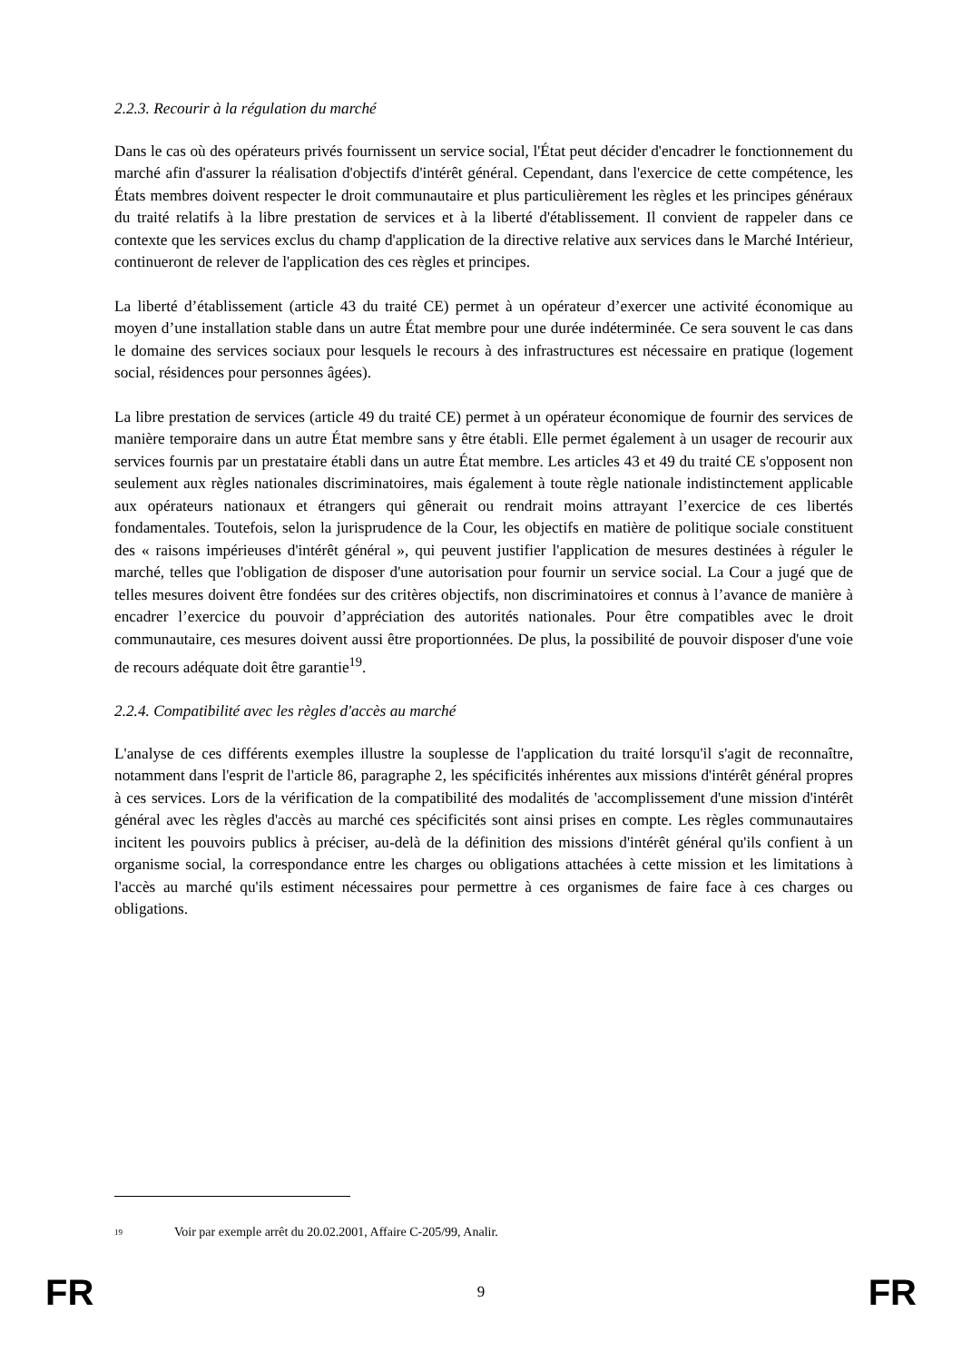2.2.3. Recourir à la régulation du marché
Dans le cas où des opérateurs privés fournissent un service social, l'État peut décider d'encadrer le fonctionnement du marché afin d'assurer la réalisation d'objectifs d'intérêt général. Cependant, dans l'exercice de cette compétence, les États membres doivent respecter le droit communautaire et plus particulièrement les règles et les principes généraux du traité relatifs à la libre prestation de services et à la liberté d'établissement. Il convient de rappeler dans ce contexte que les services exclus du champ d'application de la directive relative aux services dans le Marché Intérieur, continueront de relever de l'application des ces règles et principes.
La liberté d’établissement (article 43 du traité CE) permet à un opérateur d’exercer une activité économique au moyen d’une installation stable dans un autre État membre pour une durée indéterminée. Ce sera souvent le cas dans le domaine des services sociaux pour lesquels le recours à des infrastructures est nécessaire en pratique (logement social, résidences pour personnes âgées).
La libre prestation de services (article 49 du traité CE) permet à un opérateur économique de fournir des services de manière temporaire dans un autre État membre sans y être établi. Elle permet également à un usager de recourir aux services fournis par un prestataire établi dans un autre État membre. Les articles 43 et 49 du traité CE s'opposent non seulement aux règles nationales discriminatoires, mais également à toute règle nationale indistinctement applicable aux opérateurs nationaux et étrangers qui gênerait ou rendrait moins attrayant l’exercice de ces libertés fondamentales. Toutefois, selon la jurisprudence de la Cour, les objectifs en matière de politique sociale constituent des « raisons impérieuses d'intérêt général », qui peuvent justifier l'application de mesures destinées à réguler le marché, telles que l'obligation de disposer d'une autorisation pour fournir un service social. La Cour a jugé que de telles mesures doivent être fondées sur des critères objectifs, non discriminatoires et connus à l’avance de manière à encadrer l’exercice du pouvoir d’appréciation des autorités nationales. Pour être compatibles avec le droit communautaire, ces mesures doivent aussi être proportionnées. De plus, la possibilité de pouvoir disposer d'une voie de recours adéquate doit être garantie<sup>19</sup>.
2.2.4. Compatibilité avec les règles d'accès au marché
L'analyse de ces différents exemples illustre la souplesse de l'application du traité lorsqu'il s'agit de reconnaître, notamment dans l'esprit de l'article 86, paragraphe 2, les spécificités inhérentes aux missions d'intérêt général propres à ces services. Lors de la vérification de la compatibilité des modalités de 'accomplissement d'une mission d'intérêt général avec les règles d'accès au marché ces spécificités sont ainsi prises en compte. Les règles communautaires incitent les pouvoirs publics à préciser, au-delà de la définition des missions d'intérêt général qu'ils confient à un organisme social, la correspondance entre les charges ou obligations attachées à cette mission et les limitations à l'accès au marché qu'ils estiment nécessaires pour permettre à ces organismes de faire face à ces charges ou obligations.
<sup>19</sup> Voir par exemple arrêt du 20.02.2001, Affaire C-205/99, Analir.
FR 9 FR